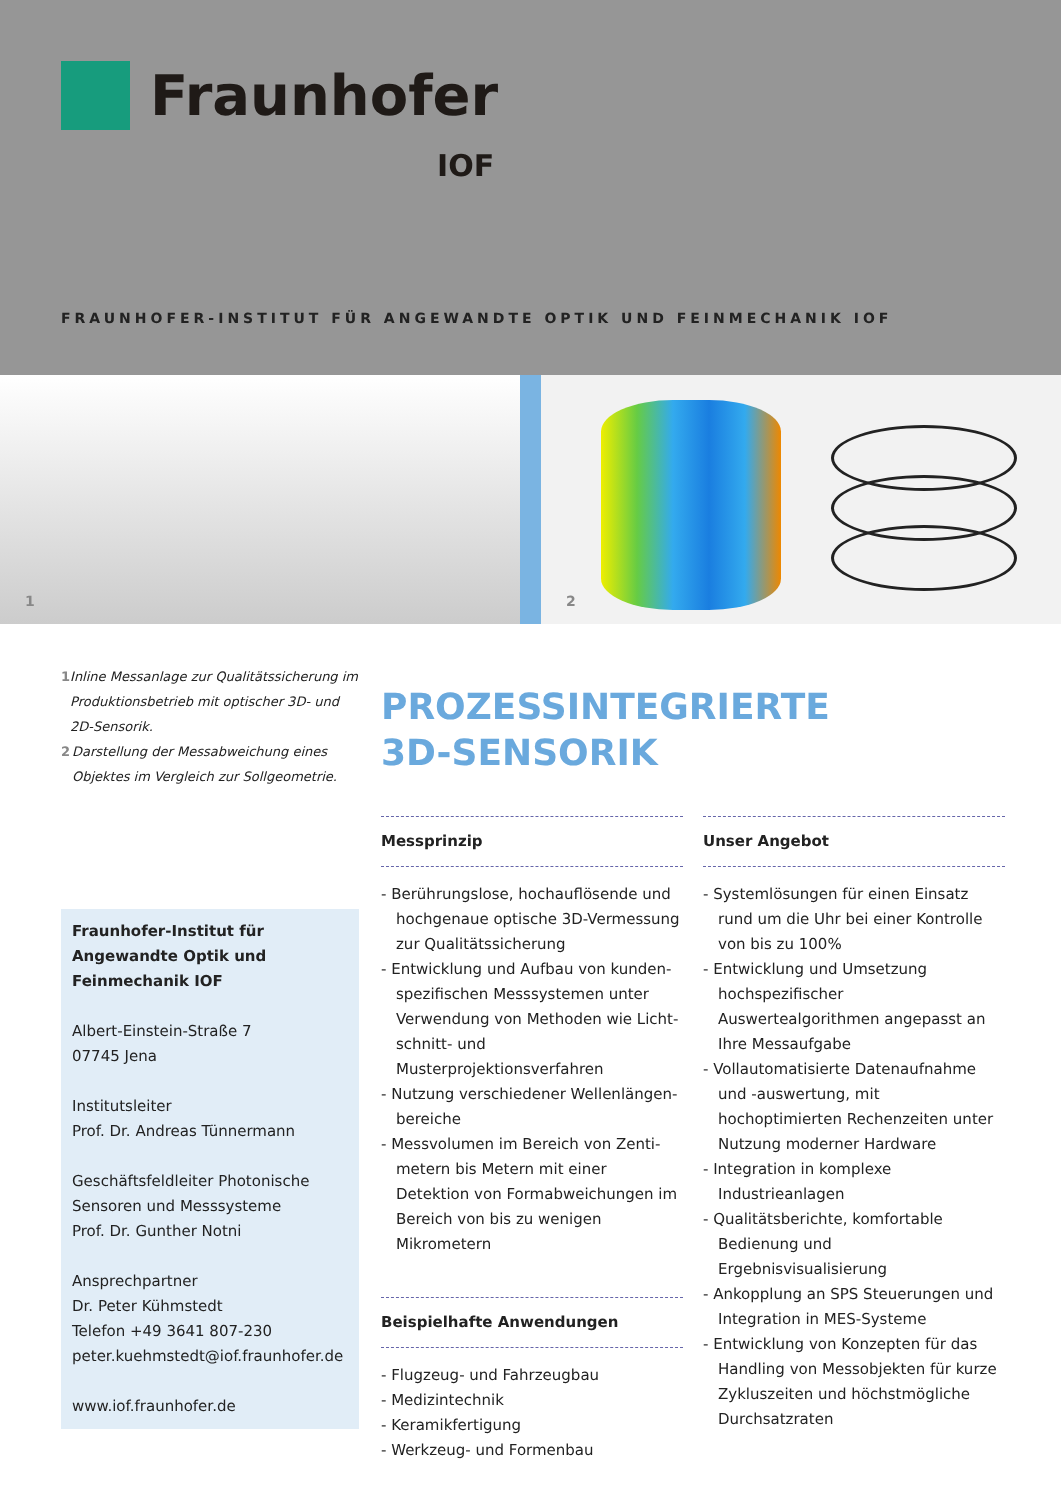Fraunhofer
IOF
FRAUNHOFER-INSTITUT FÜR ANGEWANDTE OPTIK UND FEINMECHANIK IOF
1
2
1 Inline Messanlage zur Qualitäts­sicherung im Produktionsbetrieb mit optischer 3D- und 2D-Sensorik.
2 Darstellung der Messabweichung eines Objektes im Vergleich zur Sollgeometrie.
Fraunhofer-Institut für Angewandte Optik und Feinmechanik IOF
Albert-Einstein-Straße 7
07745 Jena
Institutsleiter
Prof. Dr. Andreas Tünnermann
Geschäftsfeldleiter Photonische Sensoren und Messsysteme
Prof. Dr. Gunther Notni
Ansprechpartner
Dr. Peter Kühmstedt
Telefon +49 3641 807-230
peter.kuehmstedt@iof.fraunhofer.de
www.iof.fraunhofer.de
PROZESSINTEGRIERTE
3D-SENSORIK
Messprinzip
- Berührungslose, hochauflösende und hochgenaue optische 3D-Vermessung zur Qualitätssicherung
- Entwicklung und Aufbau von kunden­spezifischen Messsystemen unter Verwendung von Methoden wie Licht­schnitt- und Musterprojektionsverfahren
- Nutzung verschiedener Wellenlängen­bereiche
- Messvolumen im Bereich von Zenti­metern bis Metern mit einer Detektion von Formabweichungen im Bereich von bis zu wenigen Mikrometern
Beispielhafte Anwendungen
- Flugzeug- und Fahrzeugbau
- Medizintechnik
- Keramikfertigung
- Werkzeug- und Formenbau
Unser Angebot
- Systemlösungen für einen Einsatz rund um die Uhr bei einer Kontrolle von bis zu 100%
- Entwicklung und Umsetzung hochspezi­fischer Auswertealgorithmen angepasst an Ihre Messaufgabe
- Vollautomatisierte Datenaufnahme und -auswertung, mit hochoptimierten Rechenzeiten unter Nutzung moderner Hardware
- Integration in komplexe Industrieanlagen
- Qualitätsberichte, komfortable Bedienung und Ergebnisvisualisierung
- Ankopplung an SPS Steuerungen und Integration in MES-Systeme
- Entwicklung von Konzepten für das Handling von Messobjekten für kurze Zykluszeiten und höchstmögliche Durchsatzraten